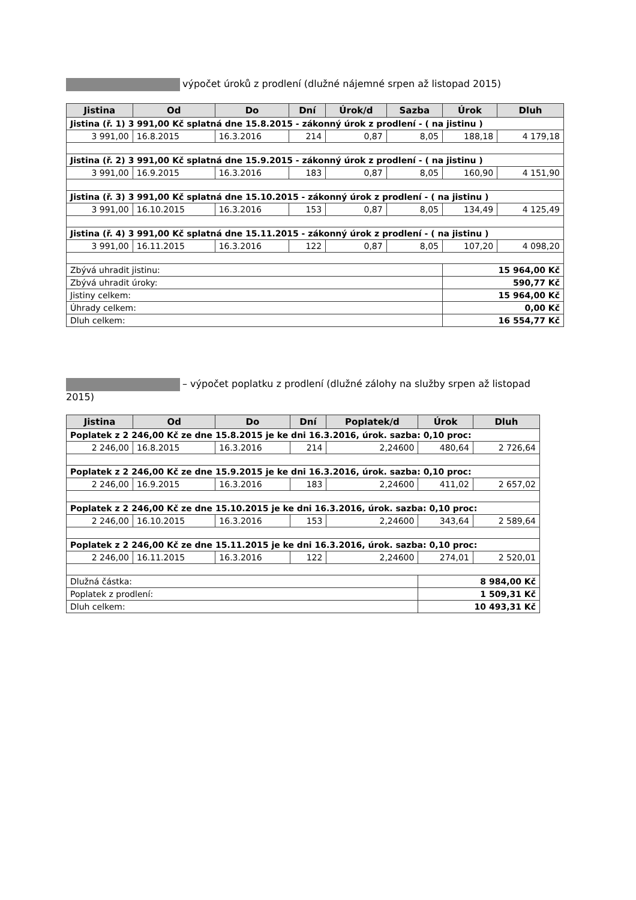výpočet úroků z prodlení (dlužné nájemné srpen až listopad 2015)
| Jistina | Od | Do | Dní | Úrok/d | Sazba | Úrok | Dluh |
| --- | --- | --- | --- | --- | --- | --- | --- |
| Jistina (ř. 1) 3 991,00 Kč splatná dne 15.8.2015 - zákonný úrok z prodlení - ( na jistinu ) | | | | | | | |
| 3 991,00 | 16.8.2015 | 16.3.2016 | 214 | 0,87 | 8,05 | 188,18 | 4 179,18 |
| Jistina (ř. 2) 3 991,00 Kč splatná dne 15.9.2015 - zákonný úrok z prodlení - ( na jistinu ) | | | | | | | |
| 3 991,00 | 16.9.2015 | 16.3.2016 | 183 | 0,87 | 8,05 | 160,90 | 4 151,90 |
| Jistina (ř. 3) 3 991,00 Kč splatná dne 15.10.2015 - zákonný úrok z prodlení - ( na jistinu ) | | | | | | | |
| 3 991,00 | 16.10.2015 | 16.3.2016 | 153 | 0,87 | 8,05 | 134,49 | 4 125,49 |
| Jistina (ř. 4) 3 991,00 Kč splatná dne 15.11.2015 - zákonný úrok z prodlení - ( na jistinu ) | | | | | | | |
| 3 991,00 | 16.11.2015 | 16.3.2016 | 122 | 0,87 | 8,05 | 107,20 | 4 098,20 |
| Zbývá uhradit jistinu: | | | | | | 15 964,00 Kč | |
| Zbývá uhradit úroky: | | | | | | 590,77 Kč | |
| Jistiny celkem: | | | | | | 15 964,00 Kč | |
| Úhrady celkem: | | | | | | 0,00 Kč | |
| Dluh celkem: | | | | | | 16 554,77 Kč | |
– výpočet poplatku z prodlení (dlužné zálohy na služby srpen až listopad 2015)
| Jistina | Od | Do | Dní | Poplatek/d | Úrok | Dluh |
| --- | --- | --- | --- | --- | --- | --- |
| Poplatek z 2 246,00 Kč ze dne 15.8.2015 je ke dni 16.3.2016, úrok. sazba: 0,10 proc: | | | | | | |
| 2 246,00 | 16.8.2015 | 16.3.2016 | 214 | 2,24600 | 480,64 | 2 726,64 |
| Poplatek z 2 246,00 Kč ze dne 15.9.2015 je ke dni 16.3.2016, úrok. sazba: 0,10 proc: | | | | | | |
| 2 246,00 | 16.9.2015 | 16.3.2016 | 183 | 2,24600 | 411,02 | 2 657,02 |
| Poplatek z 2 246,00 Kč ze dne 15.10.2015 je ke dni 16.3.2016, úrok. sazba: 0,10 proc: | | | | | | |
| 2 246,00 | 16.10.2015 | 16.3.2016 | 153 | 2,24600 | 343,64 | 2 589,64 |
| Poplatek z 2 246,00 Kč ze dne 15.11.2015 je ke dni 16.3.2016, úrok. sazba: 0,10 proc: | | | | | | |
| 2 246,00 | 16.11.2015 | 16.3.2016 | 122 | 2,24600 | 274,01 | 2 520,01 |
| Dlužná částka: | | | | | 8 984,00 Kč | |
| Poplatek z prodlení: | | | | | 1 509,31 Kč | |
| Dluh celkem: | | | | | 10 493,31 Kč | |